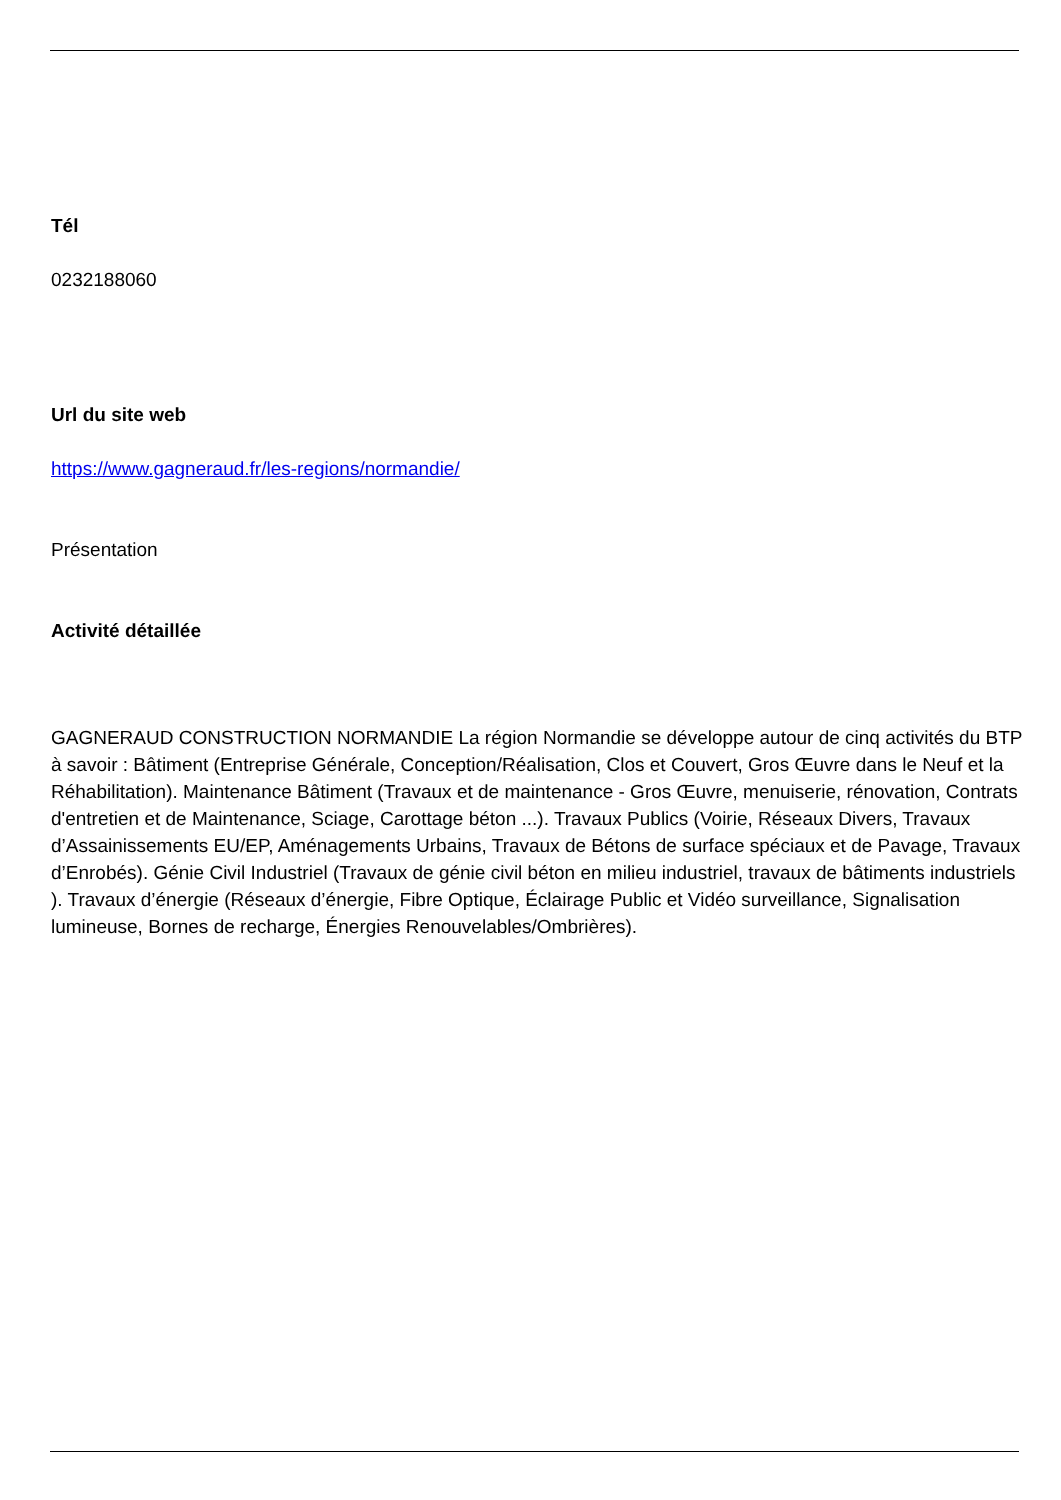Tél
0232188060
Url du site web
https://www.gagneraud.fr/les-regions/normandie/
Présentation
Activité détaillée
GAGNERAUD CONSTRUCTION NORMANDIE La région Normandie se développe autour de cinq activités du BTP à savoir : Bâtiment (Entreprise Générale, Conception/Réalisation, Clos et Couvert, Gros Œuvre dans le Neuf et la Réhabilitation). Maintenance Bâtiment (Travaux et de maintenance - Gros Œuvre, menuiserie, rénovation, Contrats d'entretien et de Maintenance, Sciage, Carottage béton ...). Travaux Publics (Voirie, Réseaux Divers, Travaux d’Assainissements EU/EP, Aménagements Urbains, Travaux de Bétons de surface spéciaux et de Pavage, Travaux d’Enrobés). Génie Civil Industriel (Travaux de génie civil béton en milieu industriel, travaux de bâtiments industriels ). Travaux d’énergie (Réseaux d’énergie, Fibre Optique, Éclairage Public et Vidéo surveillance, Signalisation lumineuse, Bornes de recharge, Énergies Renouvelables/Ombrières).